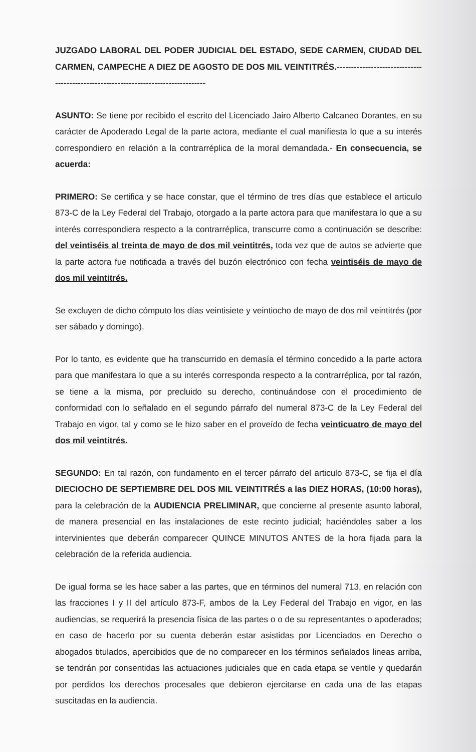JUZGADO LABORAL DEL PODER JUDICIAL DEL ESTADO, SEDE CARMEN, CIUDAD DEL CARMEN, CAMPECHE A DIEZ DE AGOSTO DE DOS MIL VEINTITRÉS.-----------------------------------------------------------------------------------
ASUNTO: Se tiene por recibido el escrito del Licenciado Jairo Alberto Calcaneo Dorantes, en su carácter de Apoderado Legal de la parte actora, mediante el cual manifiesta lo que a su interés correspondiero en relación a la contrarréplica de la moral demandada.- En consecuencia, se acuerda:
PRIMERO: Se certifica y se hace constar, que el término de tres días que establece el articulo 873-C de la Ley Federal del Trabajo, otorgado a la parte actora para que manifestara lo que a su interés correspondiera respecto a la contrarréplica, transcurre como a continuación se describe: del veintiséis al treinta de mayo de dos mil veintitrés, toda vez que de autos se advierte que la parte actora fue notificada a través del buzón electrónico con fecha veintiséis de mayo de dos mil veintitrés.
Se excluyen de dicho cómputo los días veintisiete y veintiocho de mayo de dos mil veintitrés (por ser sábado y domingo).
Por lo tanto, es evidente que ha transcurrido en demasía el término concedido a la parte actora para que manifestara lo que a su interés corresponda respecto a la contrarréplica, por tal razón, se tiene a la misma, por precluido su derecho, continuándose con el procedimiento de conformidad con lo señalado en el segundo párrafo del numeral 873-C de la Ley Federal del Trabajo en vigor, tal y como se le hizo saber en el proveído de fecha veinticuatro de mayo del dos mil veintitrés.
SEGUNDO: En tal razón, con fundamento en el tercer párrafo del articulo 873-C, se fija el día DIECIOCHO DE SEPTIEMBRE DEL DOS MIL VEINTITRÉS a las DIEZ HORAS, (10:00 horas), para la celebración de la AUDIENCIA PRELIMINAR, que concierne al presente asunto laboral, de manera presencial en las instalaciones de este recinto judicial; haciéndoles saber a los intervinientes que deberán comparecer QUINCE MINUTOS ANTES de la hora fijada para la celebración de la referida audiencia.
De igual forma se les hace saber a las partes, que en términos del numeral 713, en relación con las fracciones I y II del artículo 873-F, ambos de la Ley Federal del Trabajo en vigor, en las audiencias, se requerirá la presencia física de las partes o o de su representantes o apoderados; en caso de hacerlo por su cuenta deberán estar asistidas por Licenciados en Derecho o abogados titulados, apercibidos que de no comparecer en los términos señalados lineas arriba, se tendrán por consentidas las actuaciones judiciales que en cada etapa se ventile y quedarán por perdidos los derechos procesales que debieron ejercitarse en cada una de las etapas suscitadas en la audiencia.